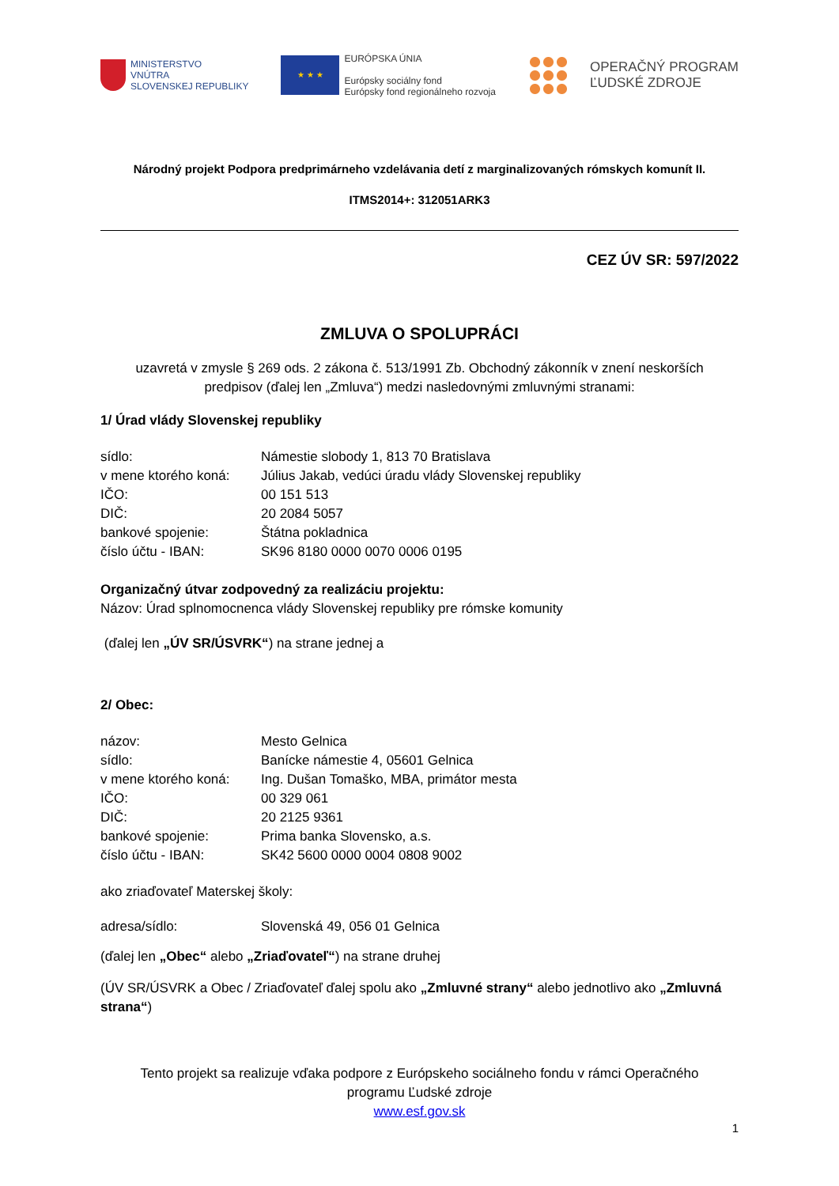MINISTERSTVO
VNÚTRA
SLOVENSKEJ REPUBLIKY
★ ★ ★
EURÓPSKA ÚNIA
Európsky sociálny fond
Európsky fond regionálneho rozvoja
OPERAČNÝ PROGRAM
ĽUDSKÉ ZDROJE
Národný projekt Podpora predprimárneho vzdelávania detí z marginalizovaných rómskych komunít II.
ITMS2014+: 312051ARK3
CEZ ÚV SR: 597/2022
ZMLUVA O SPOLUPRÁCI
uzavretá v zmysle § 269 ods. 2 zákona č. 513/1991 Zb. Obchodný zákonník v znení neskorších
predpisov (ďalej len „Zmluva“) medzi nasledovnými zmluvnými stranami:
1/ Úrad vlády Slovenskej republiky
sídlo: Námestie slobody 1, 813 70 Bratislava
v mene ktorého koná: Július Jakab, vedúci úradu vlády Slovenskej republiky
IČO: 00 151 513
DIČ: 20 2084 5057
bankové spojenie: Štátna pokladnica
číslo účtu - IBAN: SK96 8180 0000 0070 0006 0195
Organizačný útvar zodpovedný za realizáciu projektu:
Názov: Úrad splnomocnenca vlády Slovenskej republiky pre rómske komunity
(ďalej len „ÚV SR/ÚSVRK“) na strane jednej a
2/ Obec:
názov: Mesto Gelnica
sídlo: Banícke námestie 4, 05601 Gelnica
v mene ktorého koná: Ing. Dušan Tomaško, MBA, primátor mesta
IČO: 00 329 061
DIČ: 20 2125 9361
bankové spojenie: Prima banka Slovensko, a.s.
číslo účtu - IBAN: SK42 5600 0000 0004 0808 9002
ako zriaďovateľ Materskej školy:
adresa/sídlo: Slovenská 49, 056 01 Gelnica
(ďalej len „Obec“ alebo „Zriaďovateľ“) na strane druhej
(ÚV SR/ÚSVRK a Obec / Zriaďovateľ ďalej spolu ako „Zmluvné strany“ alebo jednotlivo ako „Zmluvná strana“)
Tento projekt sa realizuje vďaka podpore z Európskeho sociálneho fondu v rámci Operačného
programu Ľudské zdroje
www.esf.gov.sk
1